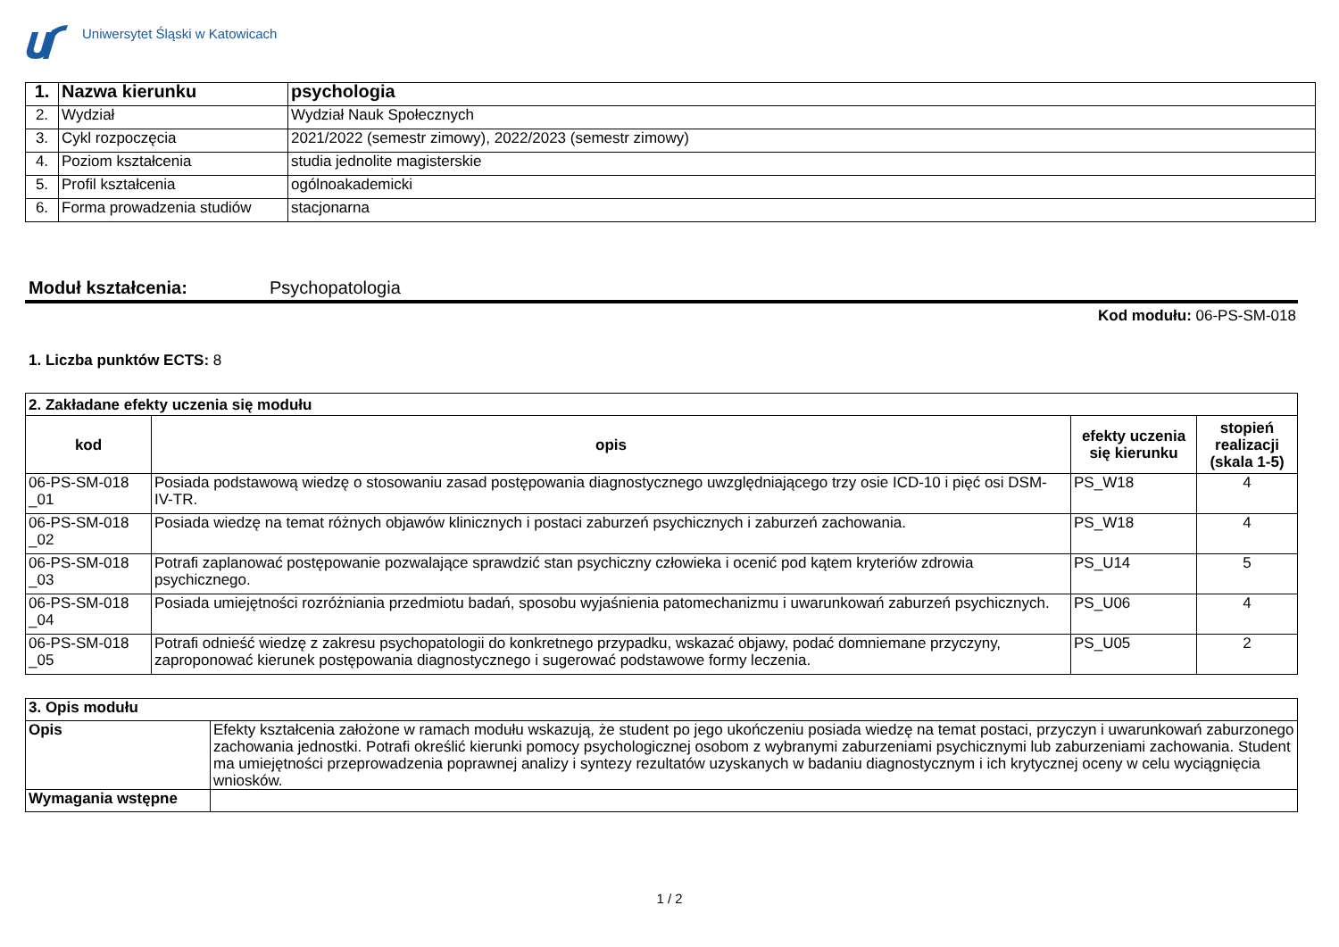Uniwersytet Śląski w Katowicach
| 1. | Nazwa kierunku | psychologia |
| 2. | Wydział | Wydział Nauk Społecznych |
| 3. | Cykl rozpoczęcia | 2021/2022 (semestr zimowy), 2022/2023 (semestr zimowy) |
| 4. | Poziom kształcenia | studia jednolite magisterskie |
| 5. | Profil kształcenia | ogólnoakademicki |
| 6. | Forma prowadzenia studiów | stacjonarna |
Moduł kształcenia: Psychopatologia
Kod modułu: 06-PS-SM-018
1. Liczba punktów ECTS: 8
| 2. Zakładane efekty uczenia się modułu | | | |
| --- | --- | --- | --- |
| kod | opis | efekty uczenia się kierunku | stopień realizacji (skala 1-5) |
| 06-PS-SM-018 _01 | Posiada podstawową wiedzę o stosowaniu zasad postępowania diagnostycznego uwzględniającego trzy osie ICD-10 i pięć osi DSM- IV-TR. | PS_W18 | 4 |
| 06-PS-SM-018 _02 | Posiada wiedzę na temat różnych objawów klinicznych i postaci zaburzeń psychicznych i zaburzeń zachowania. | PS_W18 | 4 |
| 06-PS-SM-018 _03 | Potrafi zaplanować postępowanie pozwalające sprawdzić stan psychiczny człowieka i ocenić pod kątem kryteriów zdrowia psychicznego. | PS_U14 | 5 |
| 06-PS-SM-018 _04 | Posiada umiejętności rozróżniania przedmiotu badań, sposobu wyjaśnienia patomechanizmu i uwarunkowań zaburzeń psychicznych. | PS_U06 | 4 |
| 06-PS-SM-018 _05 | Potrafi odnieść wiedzę z zakresu psychopatologii do konkretnego przypadku, wskazać objawy, podać domniemane przyczyny, zaproponować kierunek postępowania diagnostycznego i sugerować podstawowe formy leczenia. | PS_U05 | 2 |
| 3. Opis modułu | |
| --- | --- |
| Opis | Efekty kształcenia założone w ramach modułu wskazują, że student po jego ukończeniu posiada wiedzę na temat postaci, przyczyn i uwarunkowań zaburzonego zachowania jednostki. Potrafi określić kierunki pomocy psychologicznej osobom z wybranymi zaburzeniami psychicznymi lub zaburzeniami zachowania. Student ma umiejętności przeprowadzenia poprawnej analizy i syntezy rezultatów uzyskanych w badaniu diagnostycznym i ich krytycznej oceny w celu wyciągnięcia wniosków. |
| Wymagania wstępne | |
1 / 2